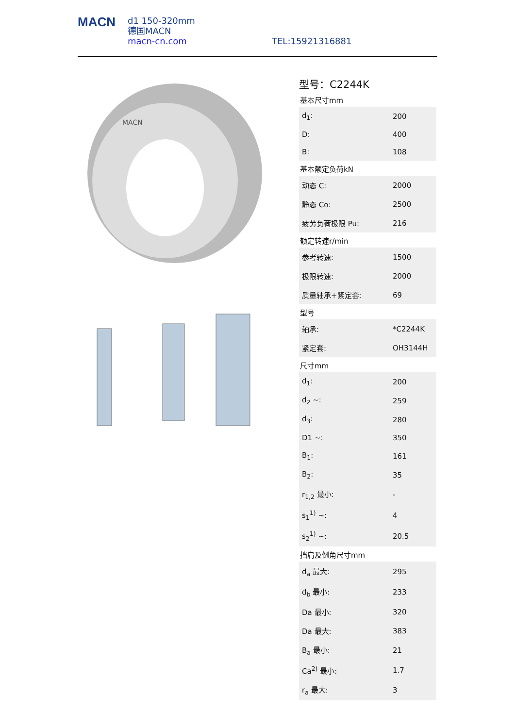MACN
d1 150-320mm
德国MACN
macn-cn.com
TEL:15921316881
MACN
型号：C2244K
基本尺寸mm
| d<sub>1</sub>: | 200 |
| D: | 400 |
| B: | 108 |
基本额定负荷kN
| 动态 C: | 2000 |
| 静态 Co: | 2500 |
| 疲劳负荷极限 Pu: | 216 |
额定转速r/min
| 参考转速: | 1500 |
| 极限转速: | 2000 |
| 质量轴承+紧定套: | 69 |
型号
| 轴承: | *C2244K |
| 紧定套: | OH3144H |
尺寸mm
| d<sub>1</sub>: | 200 |
| d<sub>2</sub> ~: | 259 |
| d<sub>3</sub>: | 280 |
| D1 ~: | 350 |
| B<sub>1</sub>: | 161 |
| B<sub>2</sub>: | 35 |
| r<sub>1,2</sub> 最小: | - |
| s<sub>1</sub><sup>1)</sup> ~: | 4 |
| s<sub>2</sub><sup>1)</sup> ~: | 20.5 |
挡肩及倒角尺寸mm
| d<sub>a</sub> 最大: | 295 |
| d<sub>b</sub> 最小: | 233 |
| Da 最小: | 320 |
| Da 最大: | 383 |
| B<sub>a</sub> 最小: | 21 |
| Ca<sup>2)</sup> 最小: | 1.7 |
| r<sub>a</sub> 最大: | 3 |